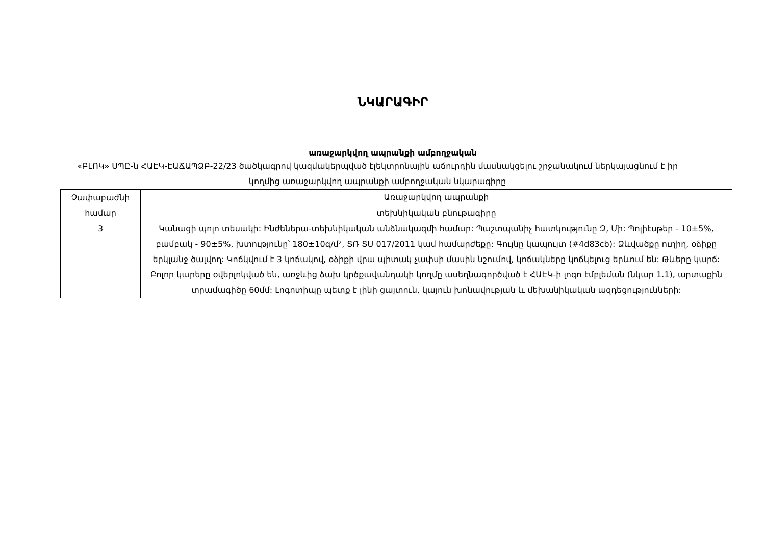ՆԿԱՐԱԳԻՐ
առաջարկվող ապրանքի ամբողջական
«ԲԼՈԿ» ՍՊԸ-ն ՀԱԷԿ-ԷԱՃԱՊՁԲ-22/23 ծածկագրով կազմակերպված էլեկտրոնային աճուրդին մասնակցելու շրջանակում ներկայացնում է իր կողմից առաջարկվող ապրանքի ամբողջական նկարագիրը
| Չափաբաժնի համար | Առաջարկվող ապրանքի |
| --- | --- |
| | տեխնիկական բնութագիրը |
| 3 | Կանացի պոլո տեսակի: Ինժեներա-տեխնիկական անձնակազմի համար: Պաշտպանիչ հատկությունը Զ, Մի: Պոլիէսթեր - 10±5%, բամբակ - 90±5%, խտությունը՝ 180±10գ/մ², ՏՌ ՏՍ 017/2011 կամ համարժեքը: Գույնը կապույտ (#4d83cb): Ձևվածքը ուղիղ, օձիքը երկլանջ ծալվող: Կոճկվում է 3 կոճակով, օձիքի վրա պիտակ չափսի մասին նշումով, կոճակները կոճկելուց երևում են: Թևերը կարճ: Բոլոր կարերը օվերլոկված են, առջևից ձախ կրծքավանդակի կողմը ասեղնագործված է ՀԱԷԿ-ի լոգո էմբլեման (նկար 1.1), արտաքին տրամագիծը 60մմ: Լոգոտիպը պետք է լինի ցայտուն, կայուն խոնավության և մեխանիկական ազդեցությունների: |